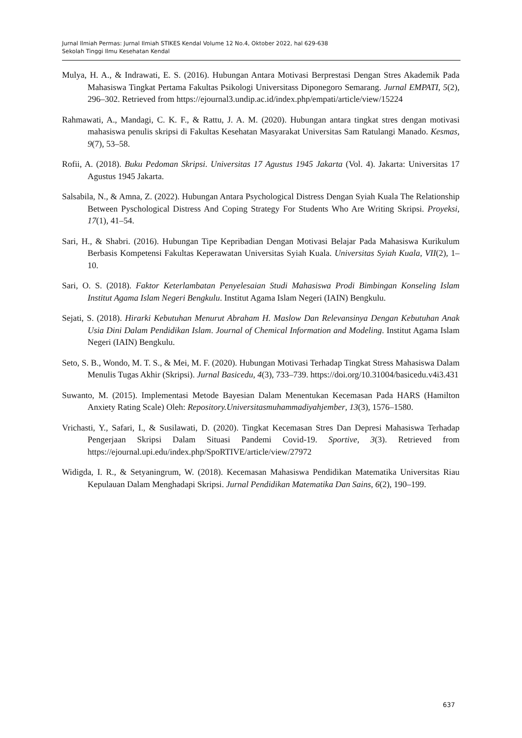Jurnal Ilmiah Permas: Jurnal Ilmiah STIKES Kendal Volume 12 No.4, Oktober 2022, hal 629-638
Sekolah Tinggi Ilmu Kesehatan Kendal
Mulya, H. A., & Indrawati, E. S. (2016). Hubungan Antara Motivasi Berprestasi Dengan Stres Akademik Pada Mahasiswa Tingkat Pertama Fakultas Psikologi Universitass Diponegoro Semarang. Jurnal EMPATI, 5(2), 296–302. Retrieved from https://ejournal3.undip.ac.id/index.php/empati/article/view/15224
Rahmawati, A., Mandagi, C. K. F., & Rattu, J. A. M. (2020). Hubungan antara tingkat stres dengan motivasi mahasiswa penulis skripsi di Fakultas Kesehatan Masyarakat Universitas Sam Ratulangi Manado. Kesmas, 9(7), 53–58.
Rofii, A. (2018). Buku Pedoman Skripsi. Universitas 17 Agustus 1945 Jakarta (Vol. 4). Jakarta: Universitas 17 Agustus 1945 Jakarta.
Salsabila, N., & Amna, Z. (2022). Hubungan Antara Psychological Distress Dengan Syiah Kuala The Relationship Between Pyschological Distress And Coping Strategy For Students Who Are Writing Skripsi. Proyeksi, 17(1), 41–54.
Sari, H., & Shabri. (2016). Hubungan Tipe Kepribadian Dengan Motivasi Belajar Pada Mahasiswa Kurikulum Berbasis Kompetensi Fakultas Keperawatan Universitas Syiah Kuala. Universitas Syiah Kuala, VII(2), 1–10.
Sari, O. S. (2018). Faktor Keterlambatan Penyelesaian Studi Mahasiswa Prodi Bimbingan Konseling Islam Institut Agama Islam Negeri Bengkulu. Institut Agama Islam Negeri (IAIN) Bengkulu.
Sejati, S. (2018). Hirarki Kebutuhan Menurut Abraham H. Maslow Dan Relevansinya Dengan Kebutuhan Anak Usia Dini Dalam Pendidikan Islam. Journal of Chemical Information and Modeling. Institut Agama Islam Negeri (IAIN) Bengkulu.
Seto, S. B., Wondo, M. T. S., & Mei, M. F. (2020). Hubungan Motivasi Terhadap Tingkat Stress Mahasiswa Dalam Menulis Tugas Akhir (Skripsi). Jurnal Basicedu, 4(3), 733–739. https://doi.org/10.31004/basicedu.v4i3.431
Suwanto, M. (2015). Implementasi Metode Bayesian Dalam Menentukan Kecemasan Pada HARS (Hamilton Anxiety Rating Scale) Oleh: Repository.Universitasmuhammadiyahjember, 13(3), 1576–1580.
Vrichasti, Y., Safari, I., & Susilawati, D. (2020). Tingkat Kecemasan Stres Dan Depresi Mahasiswa Terhadap Pengerjaan Skripsi Dalam Situasi Pandemi Covid-19. Sportive, 3(3). Retrieved from https://ejournal.upi.edu/index.php/SpoRTIVE/article/view/27972
Widigda, I. R., & Setyaningrum, W. (2018). Kecemasan Mahasiswa Pendidikan Matematika Universitas Riau Kepulauan Dalam Menghadapi Skripsi. Jurnal Pendidikan Matematika Dan Sains, 6(2), 190–199.
637